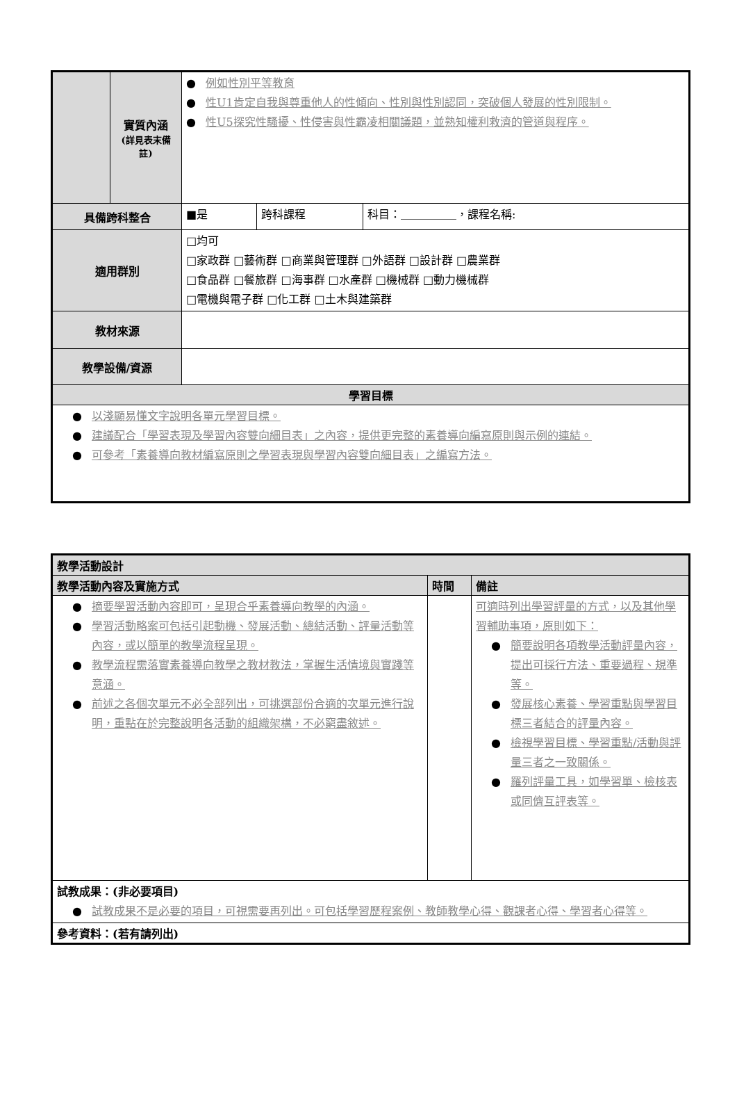| | 實質內涵 (詳見表末備註) | ● 例如性別平等教育 ● 性U1肯定自我與尊重他人的性傾向、性別與性別認同，突破個人發展的性別限制。 ● 性U5探究性騷擾、性侵害與性霸凌相關議題，並熟知權利救濟的管道與程序。 | | |
| 具備跨科整合 | | ■是 | 跨科課程 | 科目：＿＿＿＿＿，課程名稱: |
| 適用群別 | | □均可 □家政群 □藝術群 □商業與管理群 □外語群 □設計群 □農業群 □食品群 □餐旅群 □海事群 □水產群 □機械群 □動力機械群 □電機與電子群 □化工群 □土木與建築群 | | |
| 教材來源 | | | | |
| 教學設備/資源 | | | | |
| 學習目標 | | | | |
| ● 以淺顯易懂文字說明各單元學習目標。 ● 建議配合「學習表現及學習內容雙向細目表」之內容，提供更完整的素養導向編寫原則與示例的連結。 ● 可參考「素養導向教材編寫原則之學習表現與學習內容雙向細目表」之編寫方法。 | | | | |
| 教學活動設計 | | |
| 教學活動內容及實施方式 | 時間 | 備註 |
| ● 摘要學習活動內容即可，呈現合乎素養導向教學的內涵。 ● 學習活動略案可包括引起動機、發展活動、總結活動、評量活動等內容，或以簡單的教學流程呈現。 ● 教學流程需落實素養導向教學之教材教法，掌握生活情境與實踐等意涵。 ● 前述之各個次單元不必全部列出，可挑選部份合適的次單元進行說明，重點在於完整說明各活動的組織架構，不必窮盡敘述。 | | 可適時列出學習評量的方式，以及其他學習輔助事項，原則如下： ● 簡要說明各項教學活動評量內容，提出可採行方法、重要過程、規準等。 ● 發展核心素養、學習重點與學習目標三者結合的評量內容。 ● 檢視學習目標、學習重點/活動與評量三者之一致關係。 ● 羅列評量工具，如學習單、檢核表或同儕互評表等。 |
| 試教成果：(非必要項目) ● 試教成果不是必要的項目，可視需要再列出。可包括學習歷程案例、教師教學心得、觀課者心得、學習者心得等。 | | |
| 參考資料：(若有請列出) | | |